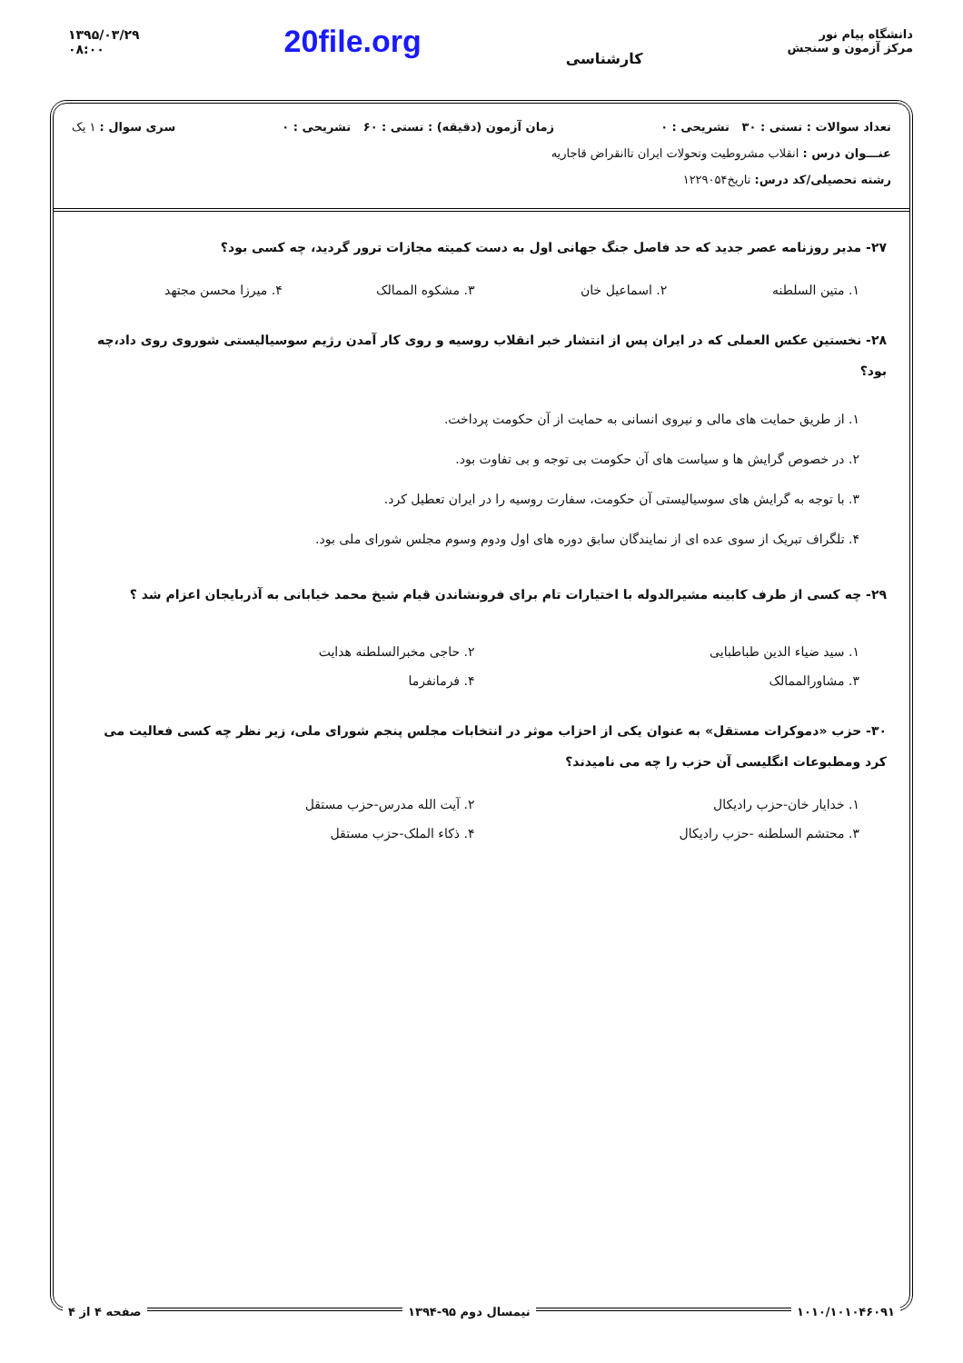۱۳۹۵/۰۳/۲۹
۰۸:۰۰
20file.org
کارشناسی
دانشگاه پیام نور
مرکز آزمون و سنجش
تعداد سوالات : تستی : ۳۰ تشریحی : ۰ زمان آزمون (دقیقه) : تستی : ۶۰ تشریحی : ۰ سری سوال : ۱ یک
عنـــوان درس : انقلاب مشروطیت وتحولات ایران تاانقراض قاجاریه
رشته تحصیلی/کد درس: تاریخ۱۲۲۹۰۵۴
۲۷- مدیر روزنامه عصر جدید که حد فاصل جنگ جهانی اول به دست کمیته مجازات ترور گردید، چه کسی بود؟
۱. متین السلطنه
۲. اسماعیل خان
۳. مشکوه الممالک
۴. میرزا محسن مجتهد
۲۸- نخستین عکس العملی که در ایران پس از انتشار خبر انقلاب روسیه و روی کار آمدن رژیم سوسیالیستی شوروی روی داد،چه بود؟
۱. از طریق حمایت های مالی و نیروی انسانی به حمایت از آن حکومت پرداخت.
۲. در خصوص گرایش ها و سیاست های آن حکومت بی توجه و بی تفاوت بود.
۳. با توجه به گرایش های سوسیالیستی آن حکومت، سفارت روسیه را در ایران تعطیل کرد.
۴. تلگراف تبریک از سوی عده ای از نمایندگان سابق دوره های اول ودوم وسوم مجلس شورای ملی بود.
۲۹- چه کسی از طرف کابینه مشیرالدوله با اختیارات تام برای فرونشاندن قیام شیخ محمد خیابانی به آذربایجان اعزام شد ؟
۱. سید ضیاء الدین طباطبایی
۲. حاجی مخبرالسلطنه هدایت
۳. مشاورالممالک
۴. فرمانفرما
۳۰- حزب «دموکرات مستقل» به عنوان یکی از احزاب موثر در انتخابات مجلس پنجم شورای ملی، زیر نظر چه کسی فعالیت می کرد ومطبوعات انگلیسی آن حزب را چه می نامیدند؟
۱. خدایار خان-حزب رادیکال
۲. آیت الله مدرس-حزب مستقل
۳. محتشم السلطنه -حزب رادیکال
۴. ذکاء الملک-حزب مستقل
۱۰۱۰/۱۰۱۰۴۶۰۹۱ نیمسال دوم ۹۵-۱۳۹۴ صفحه ۴ از ۴